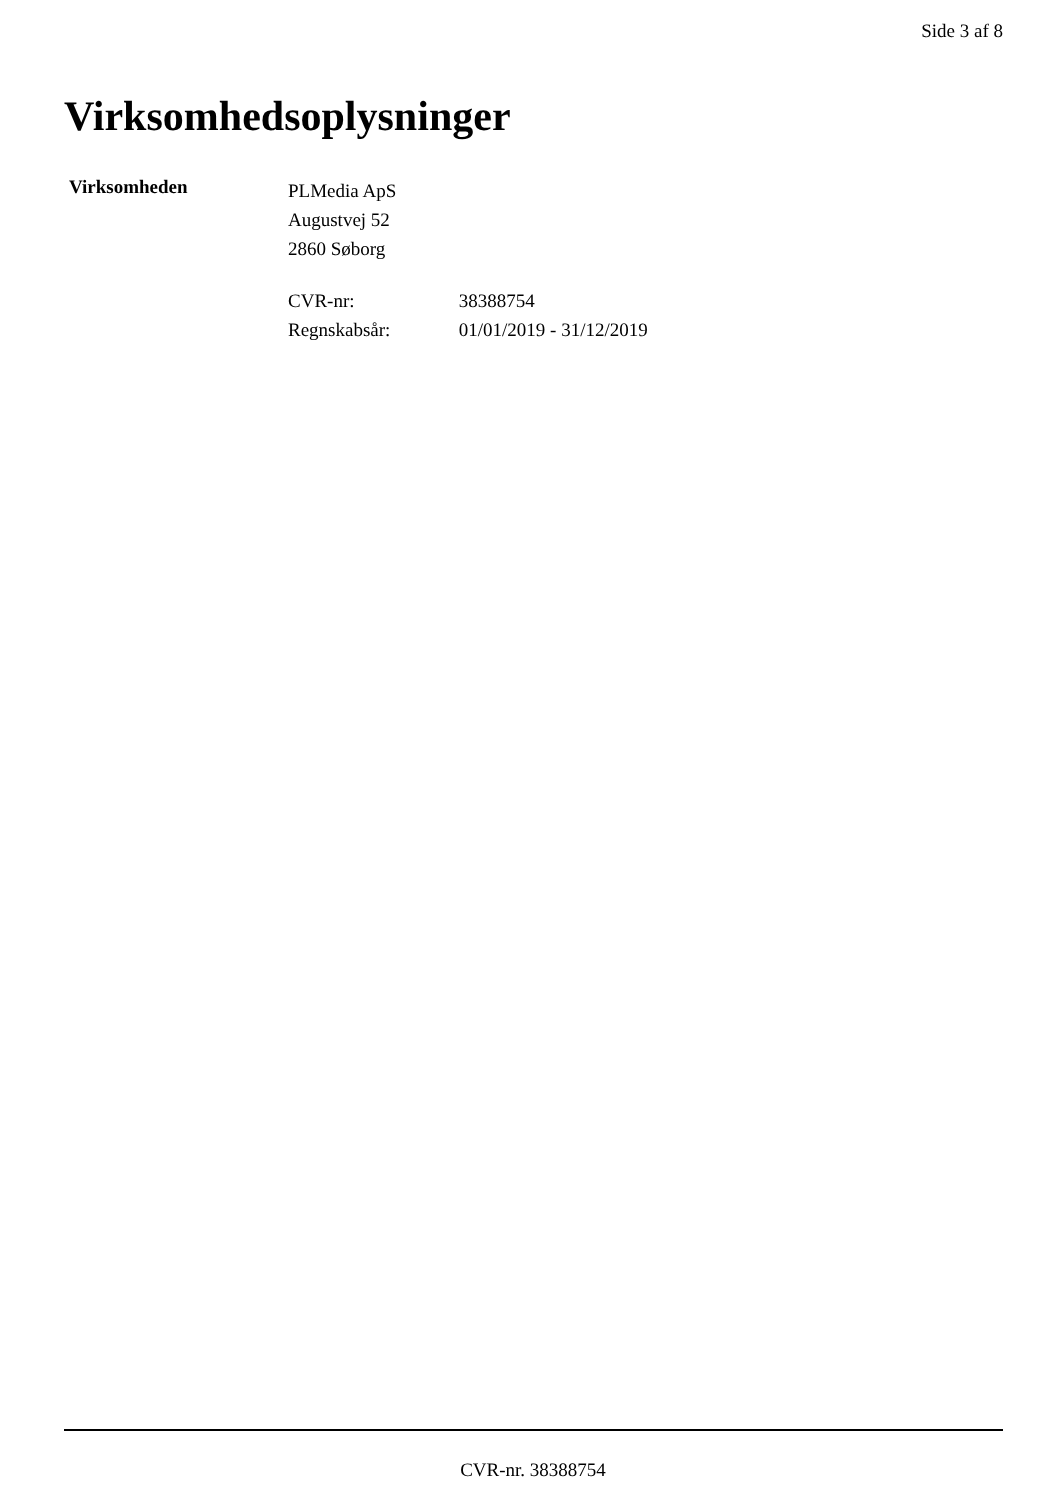Side 3 af 8
Virksomhedsoplysninger
Virksomheden
PLMedia ApS
Augustvej 52
2860 Søborg
CVR-nr: 38388754
Regnskabsår: 01/01/2019 - 31/12/2019
CVR-nr. 38388754